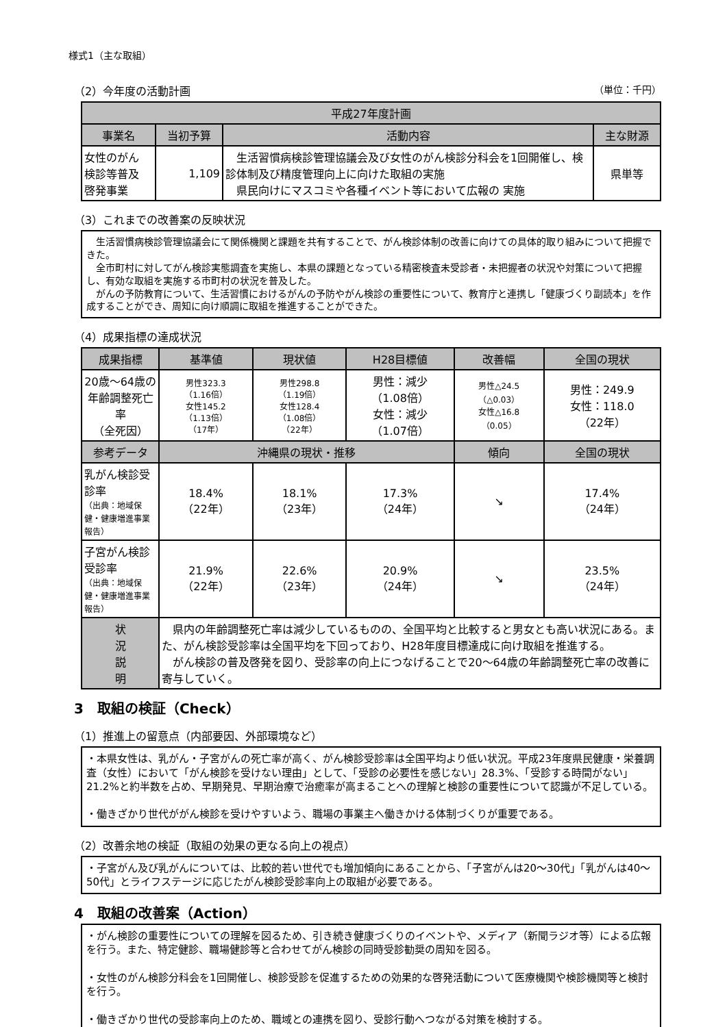様式1（主な取組）
（2）今年度の活動計画 （単位：千円）
| 平成27年度計画 | | | |
| --- | --- | --- | --- |
| 事業名 | 当初予算 | 活動内容 | 主な財源 |
| 女性のがん 検診等普及 啓発事業 | 1,109 | 生活習慣病検診管理協議会及び女性のがん検診分科会を1回開催し、検診体制及び精度管理向上に向けた取組の実施 県民向けにマスコミや各種イベント等において広報の 実施 | 県単等 |
（3）これまでの改善案の反映状況
　生活習慣病検診管理協議会にて関係機関と課題を共有することで、がん検診体制の改善に向けての具体的取り組みについて把握できた。
　全市町村に対してがん検診実態調査を実施し、本県の課題となっている精密検査未受診者・未把握者の状況や対策について把握し、有効な取組を実施する市町村の状況を普及した。
　がんの予防教育について、生活習慣におけるがんの予防やがん検診の重要性について、教育庁と連携し「健康づくり副読本」を作成することができ、周知に向け順調に取組を推進することができた。
（4）成果指標の達成状況
| 成果指標 | 基準値 | 現状値 | H28目標値 | 改善幅 | 全国の現状 |
| --- | --- | --- | --- | --- | --- |
| 20歳～64歳の年齢調整死亡率 （全死因） | 男性323.3 （1.16倍） 女性145.2 （1.13倍） （17年） | 男性298.8 （1.19倍） 女性128.4 （1.08倍） （22年） | 男性：減少 （1.08倍） 女性：減少 （1.07倍） | 男性△24.5 （△0.03） 女性△16.8 （0.05） | 男性：249.9 女性：118.0 （22年） |
| 参考データ | 沖縄県の現状・推移 | | | 傾向 | 全国の現状 |
| 乳がん検診受診率 （出典：地域保健・健康増進事業報告） | 18.4% （22年） | 18.1% （23年） | 17.3% （24年） | ↘ | 17.4% （24年） |
| 子宮がん検診受診率 （出典：地域保健・健康増進事業報告） | 21.9% （22年） | 22.6% （23年） | 20.9% （24年） | ↘ | 23.5% （24年） |
| 状 況 説 明 | 県内の年齢調整死亡率は減少しているものの、全国平均と比較すると男女とも高い状況にある。また、がん検診受診率は全国平均を下回っており、H28年度目標達成に向け取組を推進する。 がん検診の普及啓発を図り、受診率の向上につなげることで20～64歳の年齢調整死亡率の改善に寄与していく。 | | | | |
3　取組の検証（Check）
（1）推進上の留意点（内部要因、外部環境など）
・本県女性は、乳がん・子宮がんの死亡率が高く、がん検診受診率は全国平均より低い状況。平成23年度県民健康・栄養調査（女性）において「がん検診を受けない理由」として、「受診の必要性を感じない」28.3%、「受診する時間がない」21.2%と約半数を占め、早期発見、早期治療で治癒率が高まることへの理解と検診の重要性について認識が不足している。
・働きざかり世代ががん検診を受けやすいよう、職場の事業主へ働きかける体制づくりが重要である。
（2）改善余地の検証（取組の効果の更なる向上の視点）
・子宮がん及び乳がんについては、比較的若い世代でも増加傾向にあることから、「子宮がんは20～30代」「乳がんは40～50代」とライフステージに応じたがん検診受診率向上の取組が必要である。
4　取組の改善案（Action）
・がん検診の重要性についての理解を図るため、引き続き健康づくりのイベントや、メディア（新聞ラジオ等）による広報を行う。また、特定健診、職場健診等と合わせてがん検診の同時受診勧奨の周知を図る。
・女性のがん検診分科会を1回開催し、検診受診を促進するための効果的な啓発活動について医療機関や検診機関等と検討を行う。
・働きざかり世代の受診率向上のため、職域との連携を図り、受診行動へつながる対策を検討する。